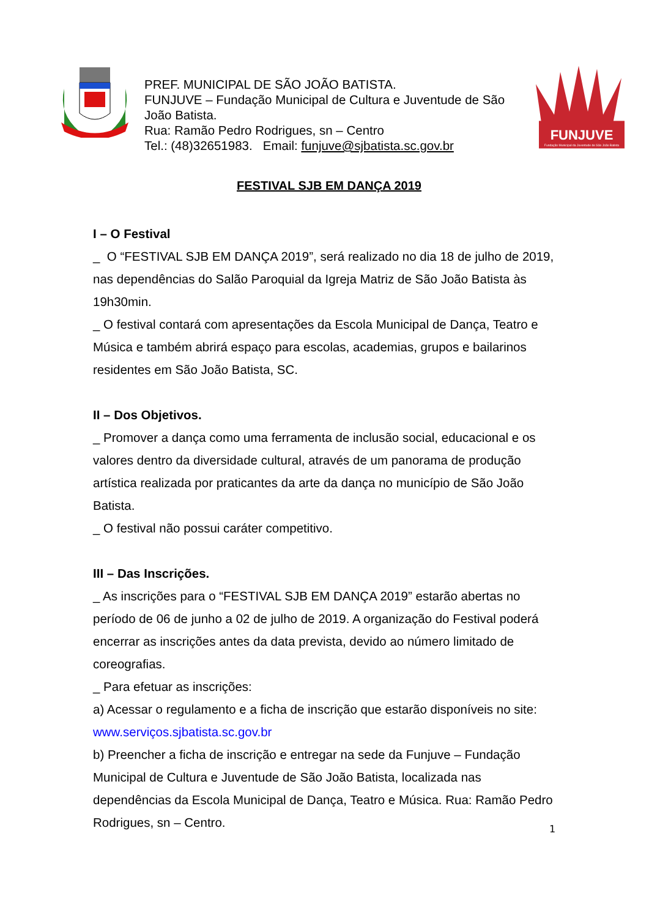PREF. MUNICIPAL DE SÃO JOÃO BATISTA.
FUNJUVE – Fundação Municipal de Cultura e Juventude de São João Batista.
Rua: Ramão Pedro Rodrigues, sn – Centro
Tel.: (48)32651983. Email: funjuve@sjbatista.sc.gov.br
FUNJUVE
Fundação Municipal da Juventude de São João Batista
FESTIVAL SJB EM DANÇA 2019
I – O Festival
_ O “FESTIVAL SJB EM DANÇA 2019”, será realizado no dia 18 de julho de 2019, nas dependências do Salão Paroquial da Igreja Matriz de São João Batista às 19h30min.
_ O festival contará com apresentações da Escola Municipal de Dança, Teatro e Música e também abrirá espaço para escolas, academias, grupos e bailarinos residentes em São João Batista, SC.
II – Dos Objetivos.
_ Promover a dança como uma ferramenta de inclusão social, educacional e os valores dentro da diversidade cultural, através de um panorama de produção artística realizada por praticantes da arte da dança no município de São João Batista.
_ O festival não possui caráter competitivo.
III – Das Inscrições.
_ As inscrições para o “FESTIVAL SJB EM DANÇA 2019” estarão abertas no período de 06 de junho a 02 de julho de 2019. A organização do Festival poderá encerrar as inscrições antes da data prevista, devido ao número limitado de coreografias.
_ Para efetuar as inscrições:
a) Acessar o regulamento e a ficha de inscrição que estarão disponíveis no site: www.serviços.sjbatista.sc.gov.br
b) Preencher a ficha de inscrição e entregar na sede da Funjuve – Fundação Municipal de Cultura e Juventude de São João Batista, localizada nas dependências da Escola Municipal de Dança, Teatro e Música. Rua: Ramão Pedro Rodrigues, sn – Centro.
1